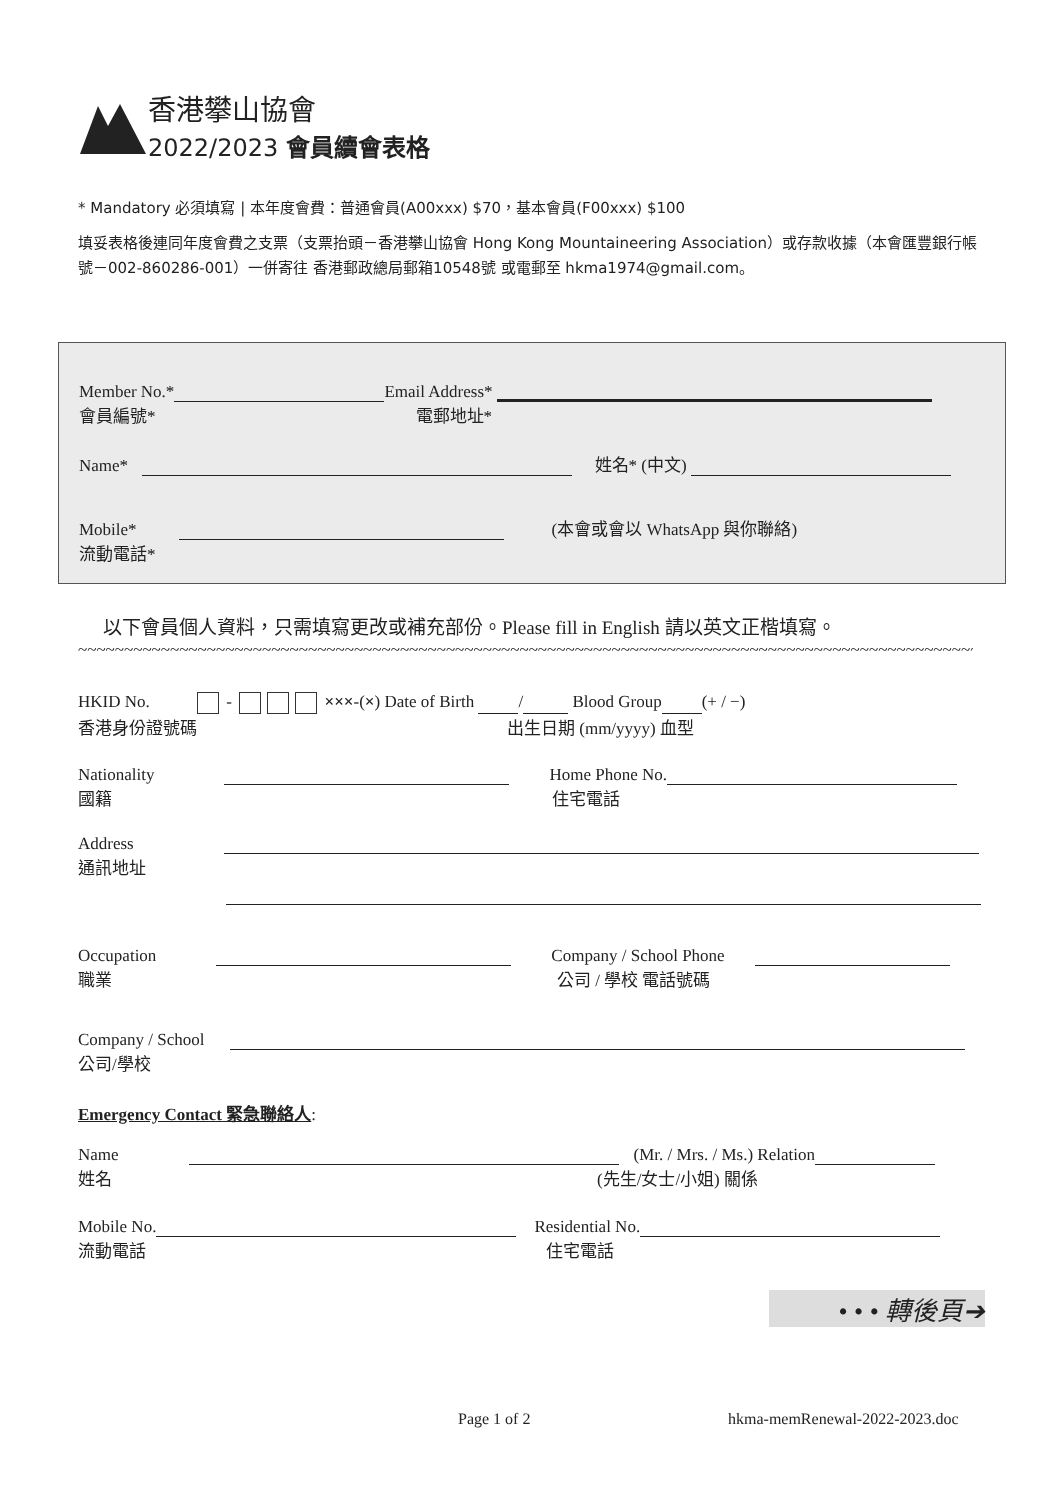香港攀山協會
2022/2023 會員續會表格
* Mandatory 必須填寫 | 本年度會費：普通會員(A00xxx) $70，基本會員(F00xxx) $100
填妥表格後連同年度會費之支票（支票抬頭－香港攀山協會 Hong Kong Mountaineering Association）或存款收據（本會匯豐銀行帳號－002-860286-001）一併寄往 香港郵政總局郵箱10548號 或電郵至 hkma1974@gmail.com。
Member No.* Email Address*
會員編號* 電郵地址*
Name* 姓名* (中文)
Mobile* (本會或會以 WhatsApp 與你聯絡)
流動電話*
以下會員個人資料，只需填寫更改或補充部份。Please fill in English 請以英文正楷填寫。
~~~~~~~~~~~~~~~~~~~~~~~~~~~~~~~~~~~~~~~~~~~~~~~~~~~~~~~~~~~~~~~~~~~~~~~~~~~~~~~~~~~~~~~~~~~~~~~~~~~~~~~~~~~~~~
HKID No. - ×××-(×) Date of Birth / Blood Group (+ / −)
香港身份證號碼 出生日期 (mm/yyyy) 血型
Nationality Home Phone No.
國籍 住宅電話
Address
通訊地址
Occupation Company / School Phone
職業 公司 / 學校 電話號碼
Company / School
公司/學校
Emergency Contact 緊急聯絡人:
Name (Mr. / Mrs. / Ms.) Relation
姓名 (先生/女士/小姐) 關係
Mobile No. Residential No.
流動電話 住宅電話
• • • 轉後頁➔
Page 1 of 2 hkma-memRenewal-2022-2023.doc